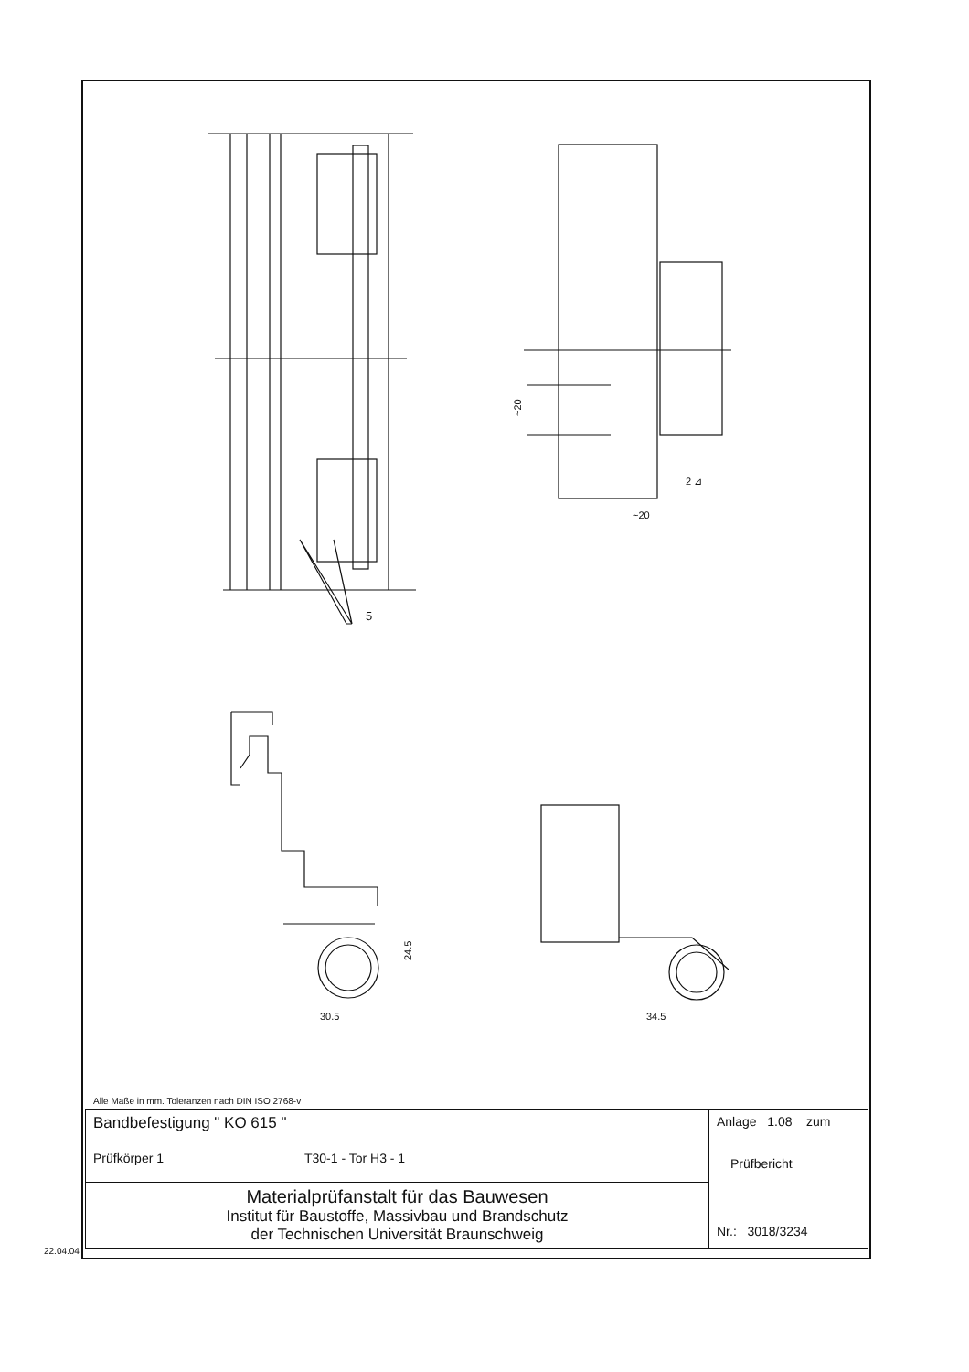5
~20
~20
2 ⊿
30.5
24.5
34.5
Alle Maße in mm. Toleranzen nach DIN ISO 2768-v
| Bandbefestigung " KO 615 " Prüfkörper 1 T30-1 - Tor H3 - 1 | Anlage 1.08 zum Prüfbericht Nr.: 3018/3234 |
| Materialprüfanstalt für das Bauwesen Institut für Baustoffe, Massivbau und Brandschutz der Technischen Universität Braunschweig | |
22.04.04